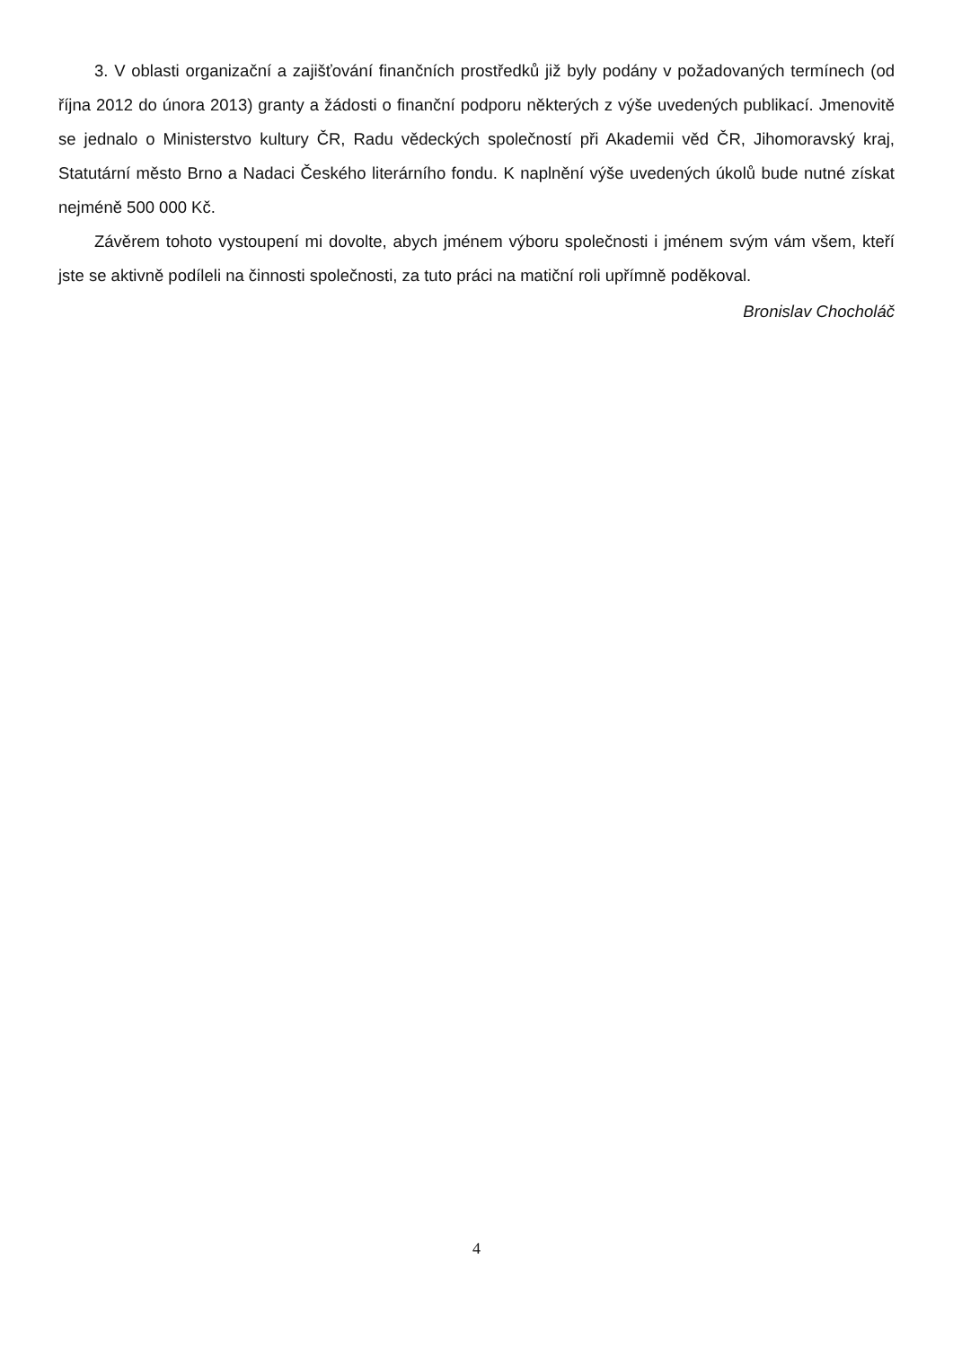3. V oblasti organizační a zajišťování finančních prostředků již byly podány v požadovaných termínech (od října 2012 do února 2013) granty a žádosti o finanční podporu některých z výše uvedených publikací. Jmenovitě se jednalo o Ministerstvo kultury ČR, Radu vědeckých společností při Akademii věd ČR, Jihomoravský kraj, Statutární město Brno a Nadaci Českého literárního fondu. K naplnění výše uvedených úkolů bude nutné získat nejméně 500 000 Kč.
Závěrem tohoto vystoupení mi dovolte, abych jménem výboru společnosti i jménem svým vám všem, kteří jste se aktivně podíleli na činnosti společnosti, za tuto práci na matiční roli upřímně poděkoval.
Bronislav Chocholáč
4